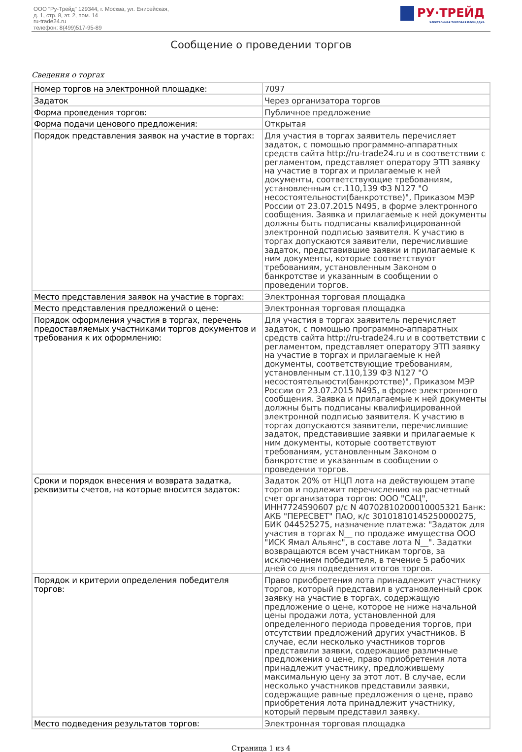ООО "Ру-Трейд" 129344, г. Москва, ул. Енисейская,
д. 1, стр. 8, эт. 2, пом. 14
ru-trade24.ru
телефон: 8(499)517-95-89
РУ·ТРЕЙД
ЭЛЕКТРОННАЯ ТОРГОВАЯ ПЛОЩАДКА
Сообщение о проведении торгов
Сведения о торгах
| Номер торгов на электронной площадке: | 7097 |
| Задаток | Через организатора торгов |
| Форма проведения торгов: | Публичное предложение |
| Форма подачи ценового предложения: | Открытая |
| Порядок представления заявок на участие в торгах: | Для участия в торгах заявитель перечисляет задаток, с помощью программно-аппаратных средств сайта http://ru-trade24.ru и в соответствии с регламентом, представляет оператору ЭТП заявку на участие в торгах и прилагаемые к ней документы, соответствующие требованиям, установленным ст.110,139 ФЗ N127 "О несостоятельности(банкротстве)", Приказом МЭР России от 23.07.2015 N495, в форме электронного сообщения. Заявка и прилагаемые к ней документы должны быть подписаны квалифицированной электронной подписью заявителя. К участию в торгах допускаются заявители, перечислившие задаток, представившие заявки и прилагаемые к ним документы, которые соответствуют требованиям, установленным Законом о банкротстве и указанным в сообщении о проведении торгов. |
| Место представления заявок на участие в торгах: | Электронная торговая площадка |
| Место представления предложений о цене: | Электронная торговая площадка |
| Порядок оформления участия в торгах, перечень предоставляемых участниками торгов документов и требования к их оформлению: | Для участия в торгах заявитель перечисляет задаток, с помощью программно-аппаратных средств сайта http://ru-trade24.ru и в соответствии с регламентом, представляет оператору ЭТП заявку на участие в торгах и прилагаемые к ней документы, соответствующие требованиям, установленным ст.110,139 ФЗ N127 "О несостоятельности(банкротстве)", Приказом МЭР России от 23.07.2015 N495, в форме электронного сообщения. Заявка и прилагаемые к ней документы должны быть подписаны квалифицированной электронной подписью заявителя. К участию в торгах допускаются заявители, перечислившие задаток, представившие заявки и прилагаемые к ним документы, которые соответствуют требованиям, установленным Законом о банкротстве и указанным в сообщении о проведении торгов. |
| Сроки и порядок внесения и возврата задатка, реквизиты счетов, на которые вносится задаток: | Задаток 20% от НЦП лота на действующем этапе торгов и подлежит перечислению на расчетный счет организатора торгов: ООО "САЦ", ИНН7724590607 р/с N 40702810200010005321 Банк: АКБ "ПЕРЕСВЕТ" ПАО, к/с 30101810145250000275, БИК 044525275, назначение платежа: "Задаток для участия в торгах N__ по продаже имущества ООО "ИСК Ямал Альянс", в составе лота N__". Задатки возвращаются всем участникам торгов, за исключением победителя, в течение 5 рабочих дней со дня подведения итогов торгов. |
| Порядок и критерии определения победителя торгов: | Право приобретения лота принадлежит участнику торгов, который представил в установленный срок заявку на участие в торгах, содержащую предложение о цене, которое не ниже начальной цены продажи лота, установленной для определенного периода проведения торгов, при отсутствии предложений других участников. В случае, если несколько участников торгов представили заявки, содержащие различные предложения о цене, право приобретения лота принадлежит участнику, предложившему максимальную цену за этот лот. В случае, если несколько участников представили заявки, содержащие равные предложения о цене, право приобретения лота принадлежит участнику, который первым представил заявку. |
| Место подведения результатов торгов: | Электронная торговая площадка |
Страница 1 из 4